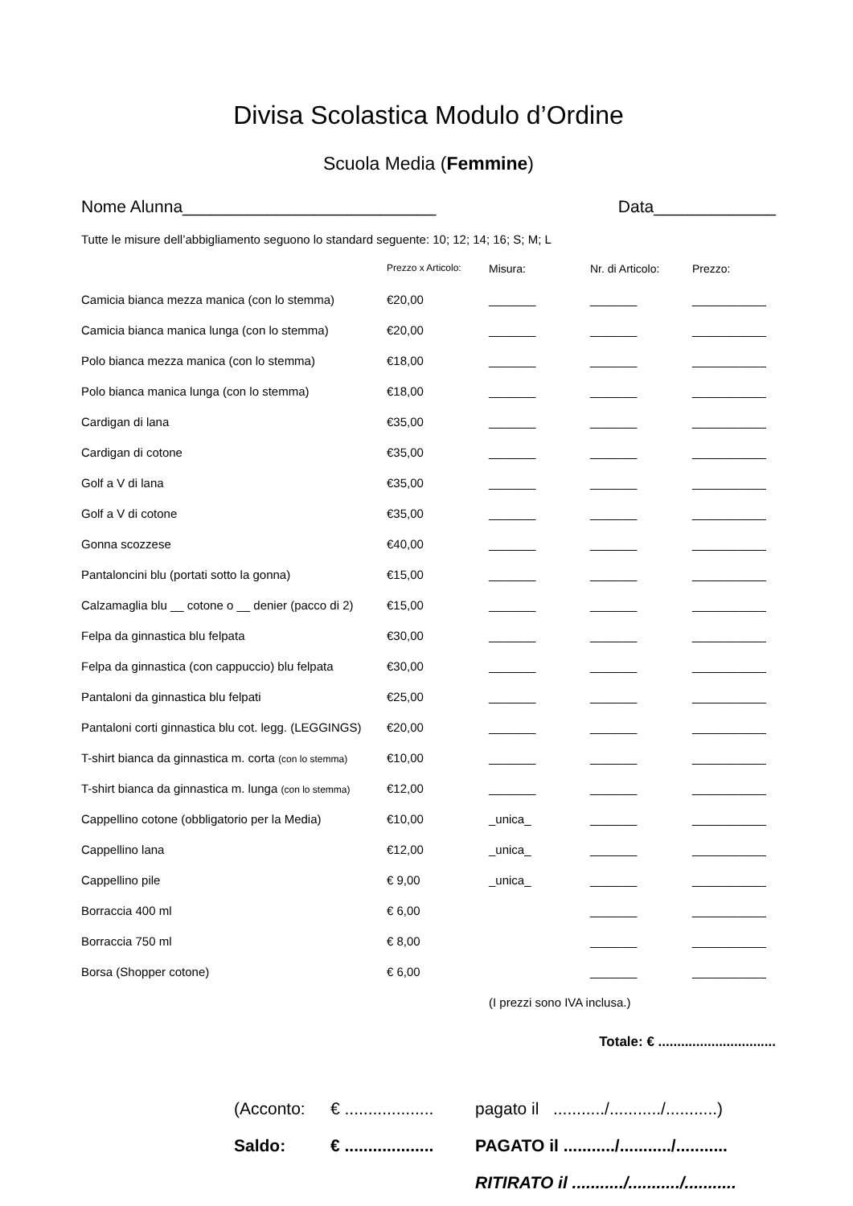Divisa Scolastica Modulo d’Ordine
Scuola Media (Femmine)
Nome Alunna___________________________ Data_____________
Tutte le misure dell’abbigliamento seguono lo standard seguente: 10; 12; 14; 16; S; M; L
| | Prezzo x Articolo: | Misura: | Nr. di Articolo: | Prezzo: |
| --- | --- | --- | --- | --- |
| Camicia bianca mezza manica (con lo stemma) | €20,00 | _______ | _______ | ___________ |
| Camicia bianca manica lunga (con lo stemma) | €20,00 | _______ | _______ | ___________ |
| Polo bianca mezza manica (con lo stemma) | €18,00 | _______ | _______ | ___________ |
| Polo bianca manica lunga (con lo stemma) | €18,00 | _______ | _______ | ___________ |
| Cardigan di lana | €35,00 | _______ | _______ | ___________ |
| Cardigan di cotone | €35,00 | _______ | _______ | ___________ |
| Golf a V di lana | €35,00 | _______ | _______ | ___________ |
| Golf a V di cotone | €35,00 | _______ | _______ | ___________ |
| Gonna scozzese | €40,00 | _______ | _______ | ___________ |
| Pantaloncini blu (portati sotto la gonna) | €15,00 | _______ | _______ | ___________ |
| Calzamaglia blu __ cotone o __ denier (pacco di 2) | €15,00 | _______ | _______ | ___________ |
| Felpa da ginnastica blu felpata | €30,00 | _______ | _______ | ___________ |
| Felpa da ginnastica (con cappuccio) blu felpata | €30,00 | _______ | _______ | ___________ |
| Pantaloni da ginnastica blu felpati | €25,00 | _______ | _______ | ___________ |
| Pantaloni corti ginnastica blu cot. legg. (LEGGINGS) | €20,00 | _______ | _______ | ___________ |
| T-shirt bianca da ginnastica m. corta (con lo stemma) | €10,00 | _______ | _______ | ___________ |
| T-shirt bianca da ginnastica m. lunga (con lo stemma) | €12,00 | _______ | _______ | ___________ |
| Cappellino cotone (obbligatorio per la Media) | €10,00 | _unica_ | _______ | ___________ |
| Cappellino lana | €12,00 | _unica_ | _______ | ___________ |
| Cappellino pile | € 9,00 | _unica_ | _______ | ___________ |
| Borraccia 400 ml | € 6,00 | | _______ | ___________ |
| Borraccia 750 ml | € 8,00 | | _______ | ___________ |
| Borsa (Shopper cotone) | € 6,00 | | _______ | ___________ |
| | | (I prezzi sono IVA inclusa.) | | |
Totale: € ...............................
(Acconto: € ................... pagato il .........../.........../...........)
Saldo: € ................... PAGATO il .........../.........../...........
RITIRATO il .........../.........../...........